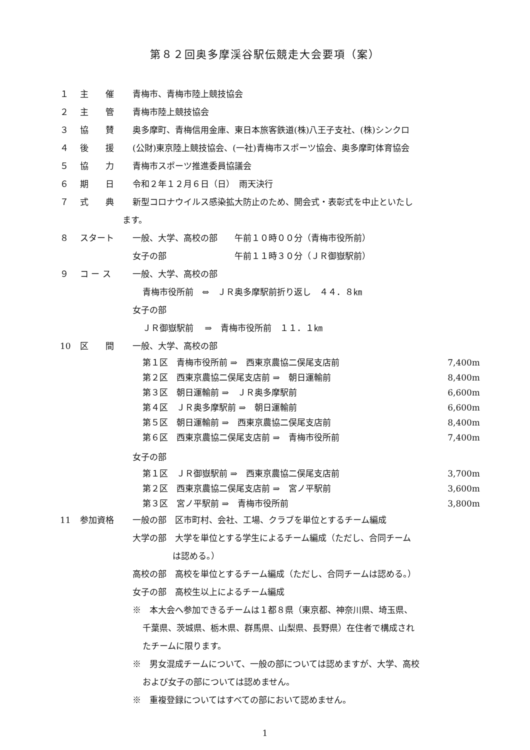第８２回奥多摩渓谷駅伝競走大会要項（案）
１ 主　　催 青梅市、青梅市陸上競技協会
２ 主　　管 青梅市陸上競技協会
３ 協　　賛 奥多摩町、青梅信用金庫、東日本旅客鉄道(株)八王子支社、(株)シンクロ
４ 後　　援 (公財)東京陸上競技協会、(一社)青梅市スポーツ協会、奥多摩町体育協会
５ 協　　力 青梅市スポーツ推進委員協議会
６ 期　　日 令和２年１２月６日（日）　雨天決行
７ 式　　典 新型コロナウイルス感染拡大防止のため、開会式・表彰式を中止といたし
ます。
８ スタート 一般、大学、高校の部　　午前１０時００分（青梅市役所前）
女子の部　　　　　　　　午前１１時３０分（ＪＲ御嶽駅前）
９ コ ー ス 一般、大学、高校の部
青梅市役所前　⇔　ＪＲ奥多摩駅前折り返し　４４．８㎞
女子の部
ＪＲ御嶽駅前　 ⇒　青梅市役所前　１１．１㎞
10 区　　間 一般、大学、高校の部
第１区　青梅市役所前 ⇒　西東京農協二俣尾支店前 7,400m
第２区　西東京農協二俣尾支店前 ⇒　朝日運輸前 8,400m
第３区　朝日運輸前 ⇒　ＪＲ奥多摩駅前 6,600m
第４区　ＪＲ奥多摩駅前 ⇒　朝日運輸前 6,600m
第５区　朝日運輸前 ⇒　西東京農協二俣尾支店前 8,400m
第６区　西東京農協二俣尾支店前 ⇒　青梅市役所前 7,400m
女子の部
第１区　ＪＲ御嶽駅前 ⇒　西東京農協二俣尾支店前 3,700m
第２区　西東京農協二俣尾支店前 ⇒　宮ノ平駅前 3,600m
第３区　宮ノ平駅前 ⇒　青梅市役所前 3,800m
11 参加資格 一般の部　区市町村、会社、工場、クラブを単位とするチーム編成
大学の部　大学を単位とする学生によるチーム編成（ただし、合同チーム
は認める。）
高校の部　高校を単位とするチーム編成（ただし、合同チームは認める。）
女子の部　高校生以上によるチーム編成
※　本大会へ参加できるチームは１都８県（東京都、神奈川県、埼玉県、
千葉県、茨城県、栃木県、群馬県、山梨県、長野県）在住者で構成され
たチームに限ります。
※　男女混成チームについて、一般の部については認めますが、大学、高校
および女子の部については認めません。
※　重複登録についてはすべての部において認めません。
1